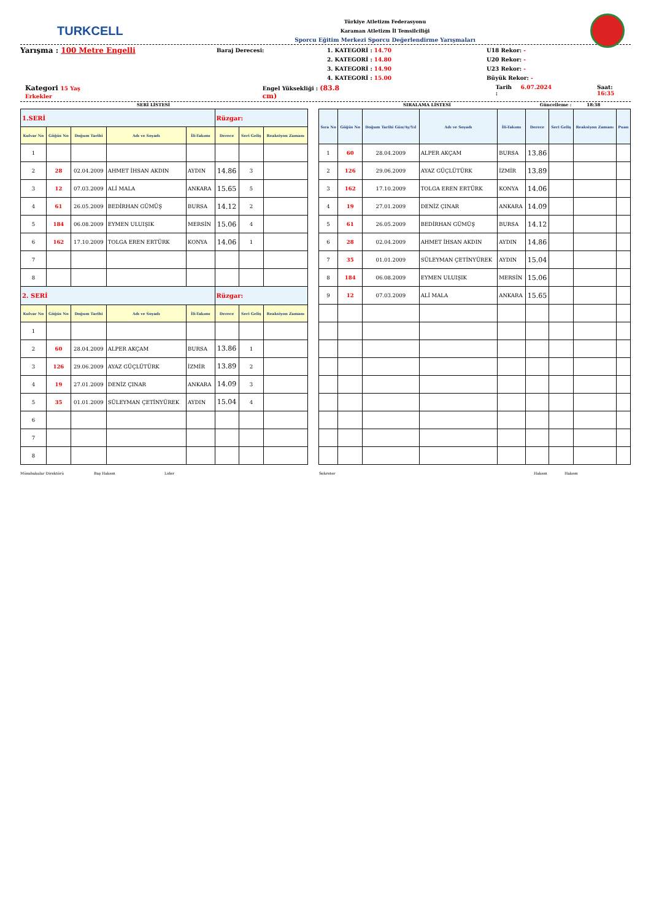TURKCELL
Türkiye Atletizm Federasyonu
Karaman Atletizm İl Temsilciliği
Sporcu Eğitim Merkezi Sporcu Değerlendirme Yarışmaları
Yarışma : 100 Metre Engelli
Baraj Derecesi:
1. KATEGORİ : 14.70
2. KATEGORİ : 14.80
3. KATEGORİ : 14.90
4. KATEGORİ : 15.00
U18 Rekor: -
U20 Rekor: -
U23 Rekor: -
Büyük Rekor: -
Kategori 15 Yaş Erkekler Engel Yüksekliği : (83.8 cm) Tarih : 6.07.2024 Saat: 16:35
SERİ LİSTESİ SIRALAMA LİSTESİ Güncelleme : 18:38
| 1.SERİ | | | | | Rüzgar: | | |
| Kulvar No | Göğüs No | Doğum Tarihi | Adı ve Soyadı | İli-Takımı | Derece | Seri Geliş | Reaksiyon Zamanı |
| 1 | | | | | | | |
| 2 | 28 | 02.04.2009 | AHMET İHSAN AKDIN | AYDIN | 14.86 | 3 | |
| 3 | 12 | 07.03.2009 | ALİ MALA | ANKARA | 15.65 | 5 | |
| 4 | 61 | 26.05.2009 | BEDİRHAN GÜMÜŞ | BURSA | 14.12 | 2 | |
| 5 | 184 | 06.08.2009 | EYMEN ULUIŞIK | MERSİN | 15.06 | 4 | |
| 6 | 162 | 17.10.2009 | TOLGA EREN ERTÜRK | KONYA | 14.06 | 1 | |
| 7 | | | | | | | |
| 8 | | | | | | | |
| 2. SERİ | | | | | Rüzgar: | | |
| Kulvar No | Göğüs No | Doğum Tarihi | Adı ve Soyadı | İli-Takımı | Derece | Seri Geliş | Reaksiyon Zamanı |
| 1 | | | | | | | |
| 2 | 60 | 28.04.2009 | ALPER AKÇAM | BURSA | 13.86 | 1 | |
| 3 | 126 | 29.06.2009 | AYAZ GÜÇLÜTÜRK | İZMİR | 13.89 | 2 | |
| 4 | 19 | 27.01.2009 | DENİZ ÇINAR | ANKARA | 14.09 | 3 | |
| 5 | 35 | 01.01.2009 | SÜLEYMAN ÇETİNYÜREK | AYDIN | 15.04 | 4 | |
| 6 | | | | | | | |
| 7 | | | | | | | |
| 8 | | | | | | | |
| Sıra No | Göğüs No | Doğum Tarihi Gün/Ay/Yıl | Adı ve Soyadı | İli-Takımı | Derece | Seri Geliş | Reaksiyon Zamanı | Puan |
| --- | --- | --- | --- | --- | --- | --- | --- | --- |
| 1 | 60 | 28.04.2009 | ALPER AKÇAM | BURSA | 13.86 | | | |
| 2 | 126 | 29.06.2009 | AYAZ GÜÇLÜTÜRK | İZMİR | 13.89 | | | |
| 3 | 162 | 17.10.2009 | TOLGA EREN ERTÜRK | KONYA | 14.06 | | | |
| 4 | 19 | 27.01.2009 | DENİZ ÇINAR | ANKARA | 14.09 | | | |
| 5 | 61 | 26.05.2009 | BEDİRHAN GÜMÜŞ | BURSA | 14.12 | | | |
| 6 | 28 | 02.04.2009 | AHMET İHSAN AKDIN | AYDIN | 14.86 | | | |
| 7 | 35 | 01.01.2009 | SÜLEYMAN ÇETİNYÜREK | AYDIN | 15.04 | | | |
| 8 | 184 | 06.08.2009 | EYMEN ULUIŞIK | MERSİN | 15.06 | | | |
| 9 | 12 | 07.03.2009 | ALİ MALA | ANKARA | 15.65 | | | |
Müsabakalar Direktörü Baş Hakem Lider Sekreter Hakem Hakem